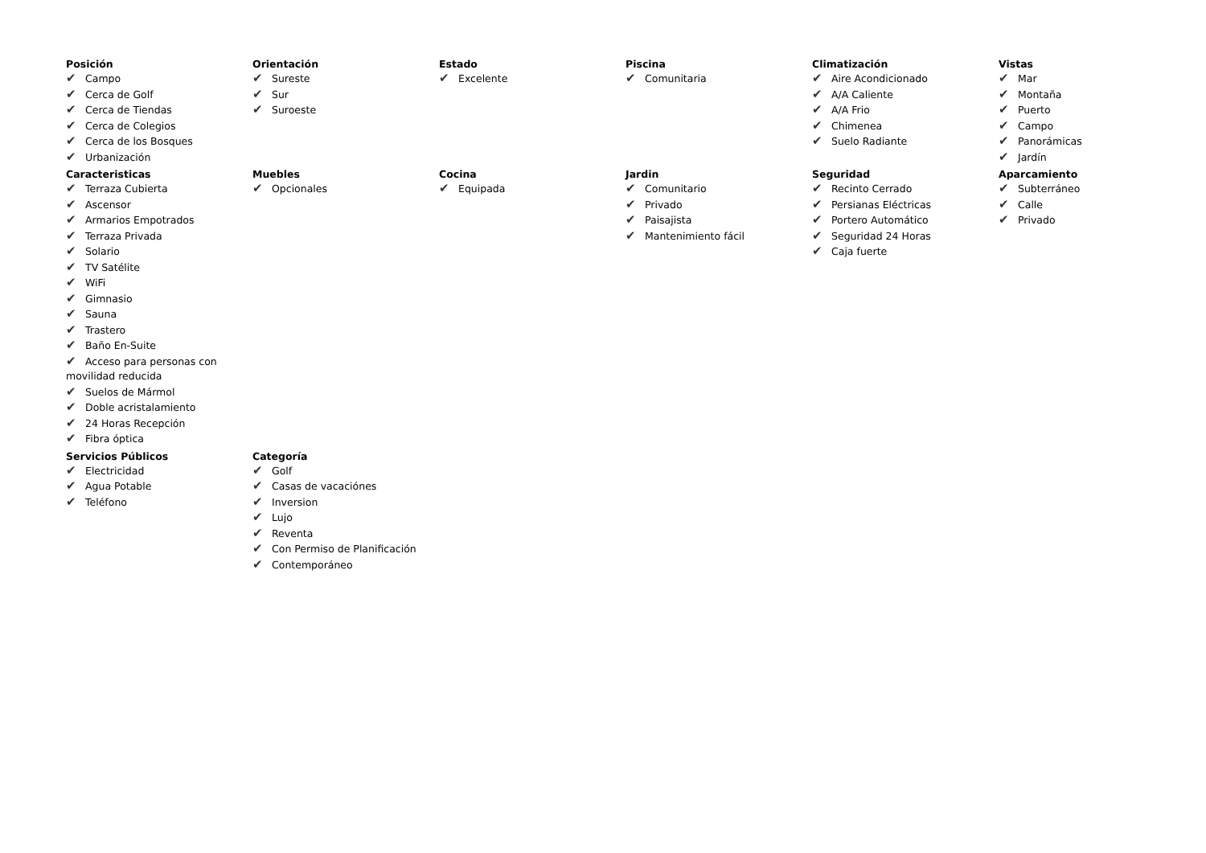Posición
✔ Campo
✔ Cerca de Golf
✔ Cerca de Tiendas
✔ Cerca de Colegios
✔ Cerca de los Bosques
✔ Urbanización
Orientación
✔ Sureste
✔ Sur
✔ Suroeste
Estado
✔ Excelente
Piscina
✔ Comunitaria
Climatización
✔ Aire Acondicionado
✔ A/A Caliente
✔ A/A Frio
✔ Chimenea
✔ Suelo Radiante
Vistas
✔ Mar
✔ Montaña
✔ Puerto
✔ Campo
✔ Panorámicas
✔ Jardín
Caracteristicas
✔ Terraza Cubierta
✔ Ascensor
✔ Armarios Empotrados
✔ Terraza Privada
✔ Solario
✔ TV Satélite
✔ WiFi
✔ Gimnasio
✔ Sauna
✔ Trastero
✔ Baño En-Suite
✔ Acceso para personas con movilidad reducida
✔ Suelos de Mármol
✔ Doble acristalamiento
✔ 24 Horas Recepción
✔ Fibra óptica
Muebles
✔ Opcionales
Cocina
✔ Equipada
Jardin
✔ Comunitario
✔ Privado
✔ Paisajista
✔ Mantenimiento fácil
Seguridad
✔ Recinto Cerrado
✔ Persianas Eléctricas
✔ Portero Automático
✔ Seguridad 24 Horas
✔ Caja fuerte
Aparcamiento
✔ Subterráneo
✔ Calle
✔ Privado
Servicios Públicos
✔ Electricidad
✔ Agua Potable
✔ Teléfono
Categoría
✔ Golf
✔ Casas de vacaciónes
✔ Inversion
✔ Lujo
✔ Reventa
✔ Con Permiso de Planificación
✔ Contemporáneo